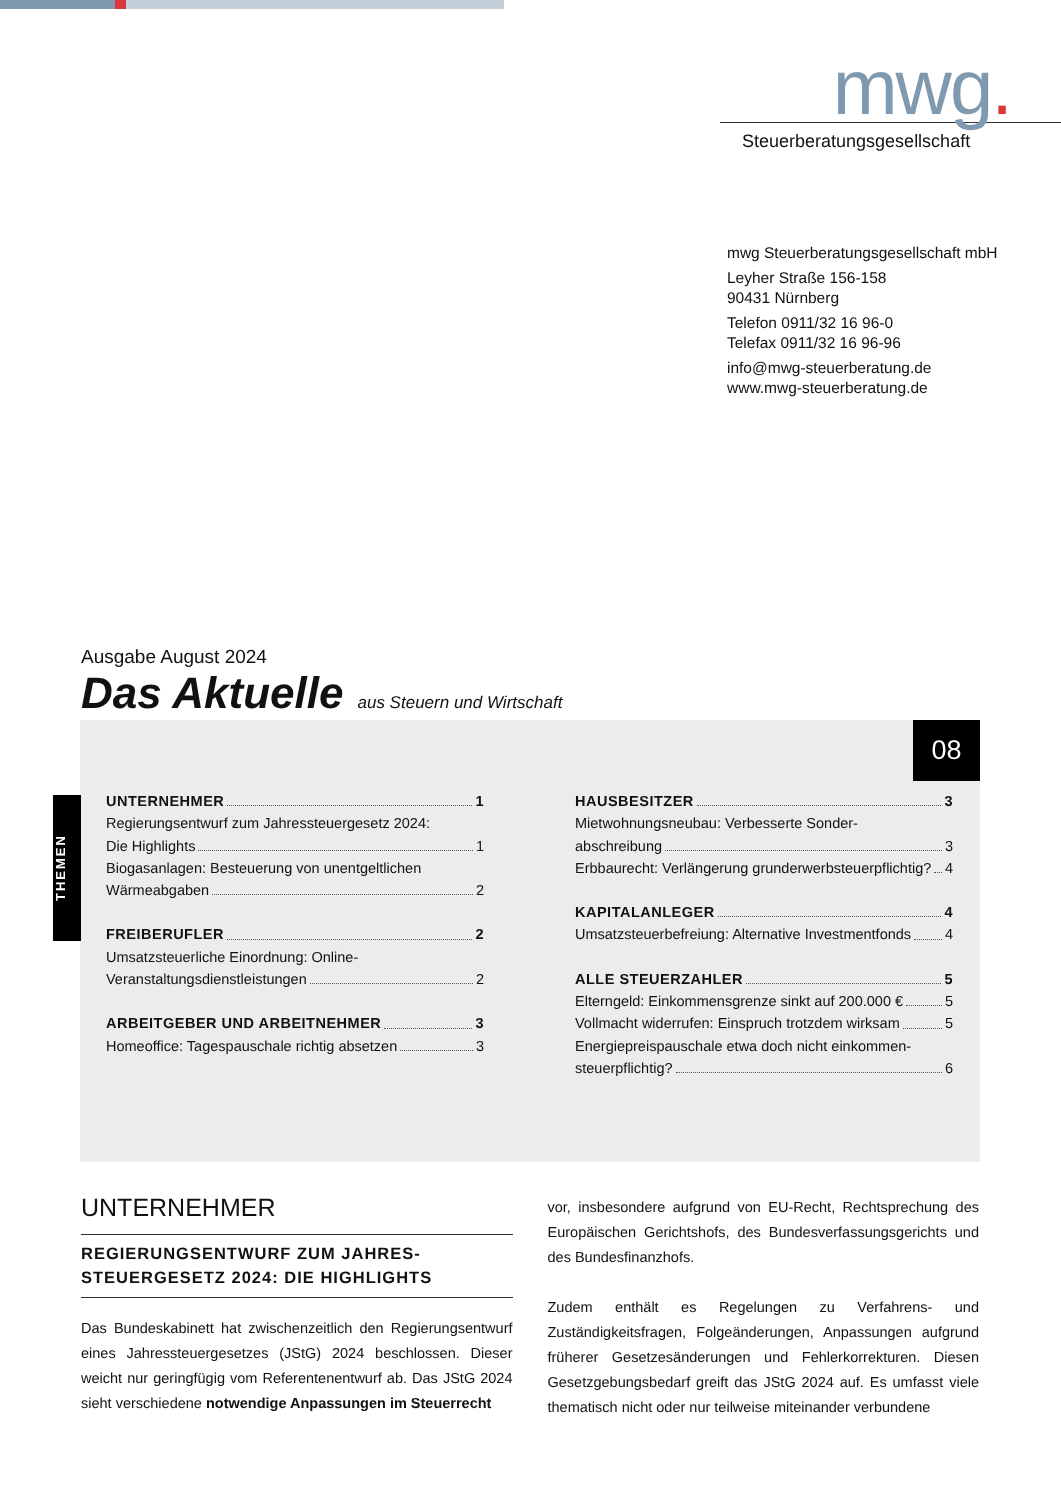mwg.
Steuerberatungsgesellschaft
mwg Steuerberatungsgesellschaft mbH
Leyher Straße 156-158
90431 Nürnberg
Telefon 0911/32 16 96-0
Telefax 0911/32 16 96-96
info@mwg-steuerberatung.de
www.mwg-steuerberatung.de
Ausgabe August 2024
Das Aktuelle aus Steuern und Wirtschaft
08
THEMEN
UNTERNEHMER 1
Regierungsentwurf zum Jahressteuergesetz 2024:
Die Highlights 1
Biogasanlagen: Besteuerung von unentgeltlichen
Wärmeabgaben 2
FREIBERUFLER 2
Umsatzsteuerliche Einordnung: Online-
Veranstaltungsdienstleistungen 2
ARBEITGEBER UND ARBEITNEHMER 3
Homeoffice: Tagespauschale richtig absetzen 3
HAUSBESITZER 3
Mietwohnungsneubau: Verbesserte Sonder-
abschreibung 3
Erbbaurecht: Verlängerung grunderwerbsteuerpflichtig? 4
KAPITALANLEGER 4
Umsatzsteuerbefreiung: Alternative Investmentfonds 4
ALLE STEUERZAHLER 5
Elterngeld: Einkommensgrenze sinkt auf 200.000 € 5
Vollmacht widerrufen: Einspruch trotzdem wirksam 5
Energiepreispauschale etwa doch nicht einkommen-
steuerpflichtig? 6
UNTERNEHMER
REGIERUNGSENTWURF ZUM JAHRES-
STEUERGESETZ 2024: DIE HIGHLIGHTS
Das Bundeskabinett hat zwischenzeitlich den Regierungsentwurf eines Jahressteuergesetzes (JStG) 2024 beschlossen. Dieser weicht nur geringfügig vom Referentenentwurf ab. Das JStG 2024 sieht verschiedene notwendige Anpassungen im Steuerrecht
vor, insbesondere aufgrund von EU-Recht, Rechtsprechung des Europäischen Gerichtshofs, des Bundesverfassungsgerichts und des Bundesfinanzhofs.
Zudem enthält es Regelungen zu Verfahrens- und Zuständigkeitsfragen, Folgeänderungen, Anpassungen aufgrund früherer Gesetzesänderungen und Fehlerkorrekturen. Diesen Gesetzgebungsbedarf greift das JStG 2024 auf. Es umfasst viele thematisch nicht oder nur teilweise miteinander verbundene